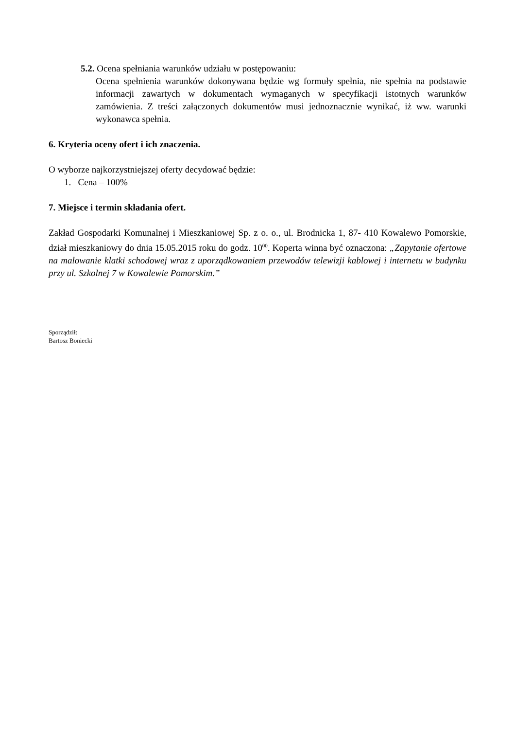5.2. Ocena spełniania warunków udziału w postępowaniu:
Ocena spełnienia warunków dokonywana będzie wg formuły spełnia, nie spełnia na podstawie informacji zawartych w dokumentach wymaganych w specyfikacji istotnych warunków zamówienia. Z treści załączonych dokumentów musi jednoznacznie wynikać, iż ww. warunki wykonawca spełnia.
6. Kryteria oceny ofert i ich znaczenia.
O wyborze najkorzystniejszej oferty decydować będzie:
1. Cena – 100%
7. Miejsce i termin składania ofert.
Zakład Gospodarki Komunalnej i Mieszkaniowej Sp. z o. o., ul. Brodnicka 1, 87- 410 Kowalewo Pomorskie, dział mieszkaniowy do dnia 15.05.2015 roku do godz. 10<sup>00</sup>. Koperta winna być oznaczona: „Zapytanie ofertowe na malowanie klatki schodowej wraz z uporządkowaniem przewodów telewizji kablowej i internetu w budynku przy ul. Szkolnej 7 w Kowalewie Pomorskim.”
Sporządził:
Bartosz Boniecki